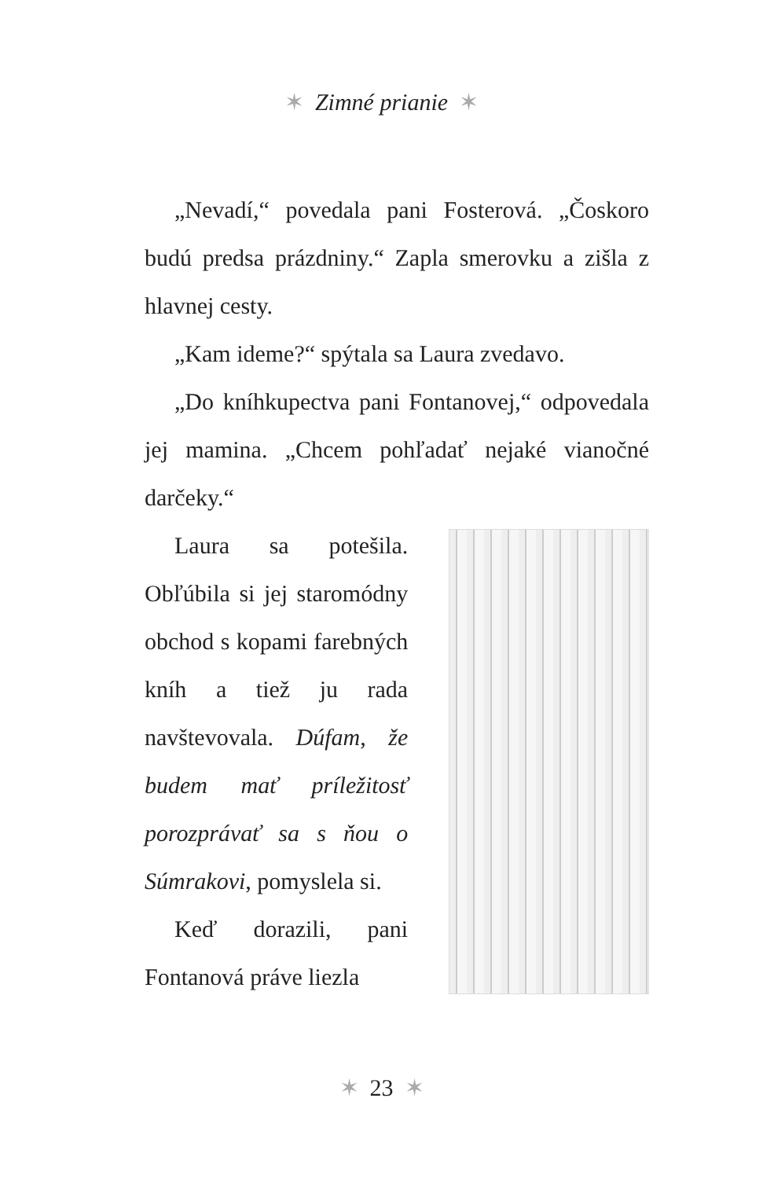✶ Zimné prianie ✶
„Nevadí,“ povedala pani Fosterová. „Čoskoro budú predsa prázdniny.“ Zapla smerovku a zišla z hlavnej cesty.
„Kam ideme?“ spýtala sa Laura zvedavo.
„Do kníhkupectva pani Fontanovej,“ odpovedala jej mamina. „Chcem pohľadať nejaké vianočné darčeky.“
Laura sa potešila. Obľúbila si jej staromódny obchod s kopami farebných kníh a tiež ju rada navštevovala. Dúfam, že budem mať príležitosť porozprávať sa s ňou o Súmrakovi, pomyslela si.
Keď dorazili, pani Fontanová práve liezla
✶ 23 ✶